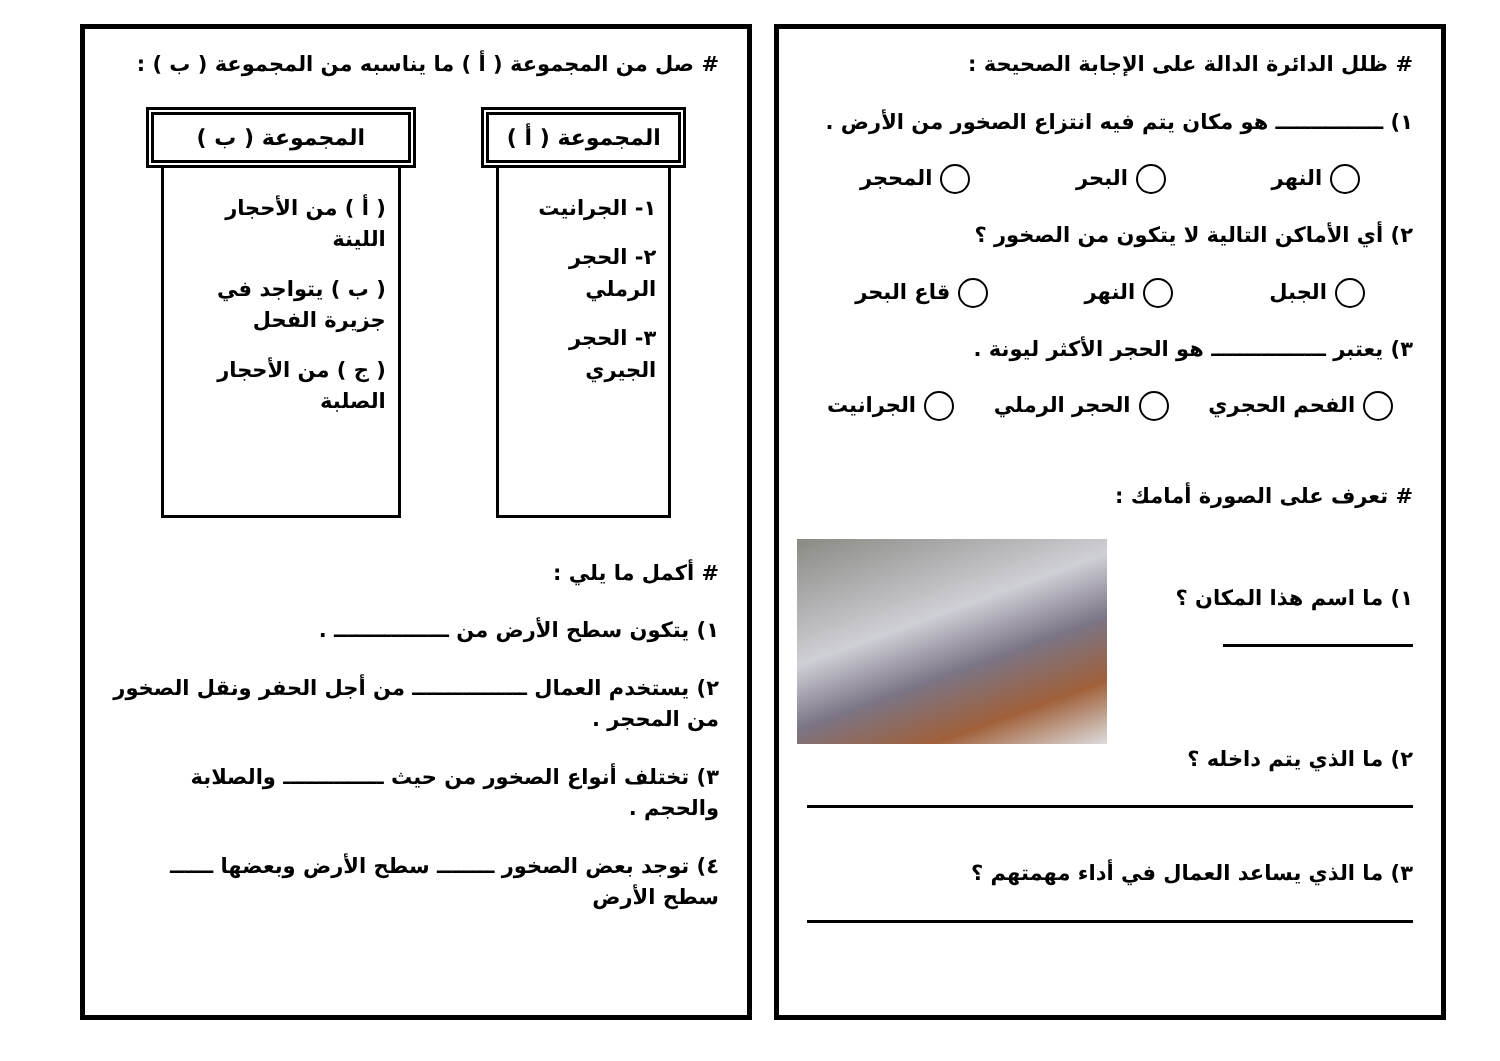# ظلل الدائرة الدالة على الإجابة الصحيحة :
١) ـــــــــــــــ هو مكان يتم فيه انتزاع الصخور من الأرض .
النهر البحر المحجر
٢) أي الأماكن التالية لا يتكون من الصخور ؟
الجبل النهر قاع البحر
٣) يعتبر ــــــــــــــــ هو الحجر الأكثر ليونة .
الفحم الحجري الحجر الرملي الجرانيت
# تعرف على الصورة أمامك :
١) ما اسم هذا المكان ؟
٢) ما الذي يتم داخله ؟
٣) ما الذي يساعد العمال في أداء مهمتهم ؟
# صل من المجموعة ( أ ) ما يناسبه من المجموعة ( ب ) :
المجموعة ( أ )
١- الجرانيت
٢- الحجر الرملي
٣- الحجر الجيري
المجموعة ( ب )
( أ ) من الأحجار اللينة
( ب ) يتواجد في جزيرة الفحل
( ج ) من الأحجار الصلبة
# أكمل ما يلي :
١) يتكون سطح الأرض من ــــــــــــــــ .
٢) يستخدم العمال ــــــــــــــــ من أجل الحفر ونقل الصخور من المحجر .
٣) تختلف أنواع الصخور من حيث ــــــــــــــ والصلابة والحجم .
٤) توجد بعض الصخور ــــــــ سطح الأرض وبعضها ــــــ سطح الأرض